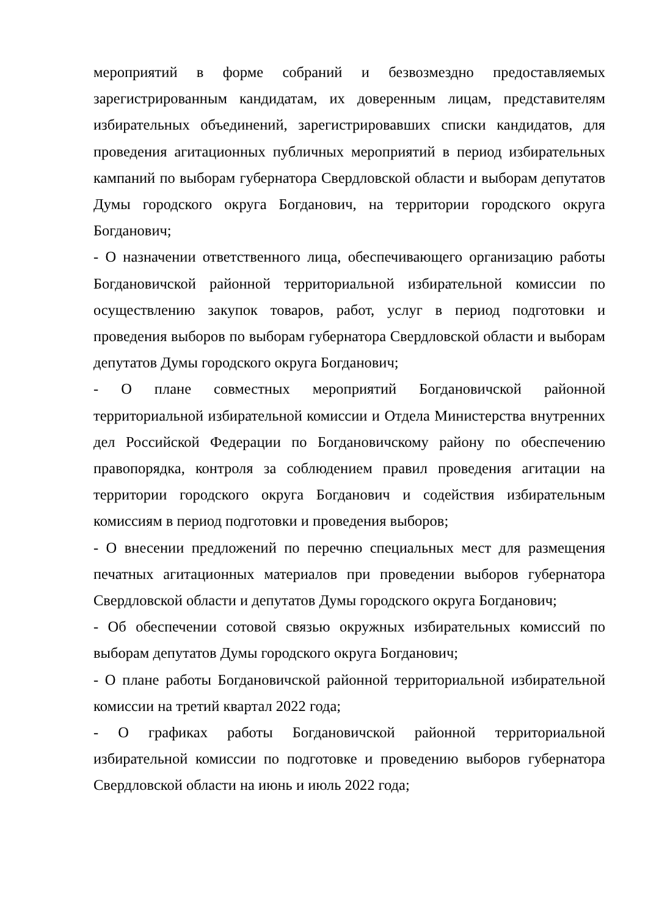мероприятий в форме собраний и безвозмездно предоставляемых зарегистрированным кандидатам, их доверенным лицам, представителям избирательных объединений, зарегистрировавших списки кандидатов, для проведения агитационных публичных мероприятий в период избирательных кампаний по выборам губернатора Свердловской области и выборам депутатов Думы городского округа Богданович, на территории городского округа Богданович;
- О назначении ответственного лица, обеспечивающего организацию работы Богдановичской районной территориальной избирательной комиссии по осуществлению закупок товаров, работ, услуг в период подготовки и проведения выборов по выборам губернатора Свердловской области и выборам депутатов Думы городского округа Богданович;
- О плане совместных мероприятий Богдановичской районной территориальной избирательной комиссии и Отдела Министерства внутренних дел Российской Федерации по Богдановичскому району по обеспечению правопорядка, контроля за соблюдением правил проведения агитации на территории городского округа Богданович и содействия избирательным комиссиям в период подготовки и проведения выборов;
- О внесении предложений по перечню специальных мест для размещения печатных агитационных материалов при проведении выборов губернатора Свердловской области и депутатов Думы городского округа Богданович;
- Об обеспечении сотовой связью окружных избирательных комиссий по выборам депутатов Думы городского округа Богданович;
- О плане работы Богдановичской районной территориальной избирательной комиссии на третий квартал 2022 года;
- О графиках работы Богдановичской районной территориальной избирательной комиссии по подготовке и проведению выборов губернатора Свердловской области на июнь и июль 2022 года;